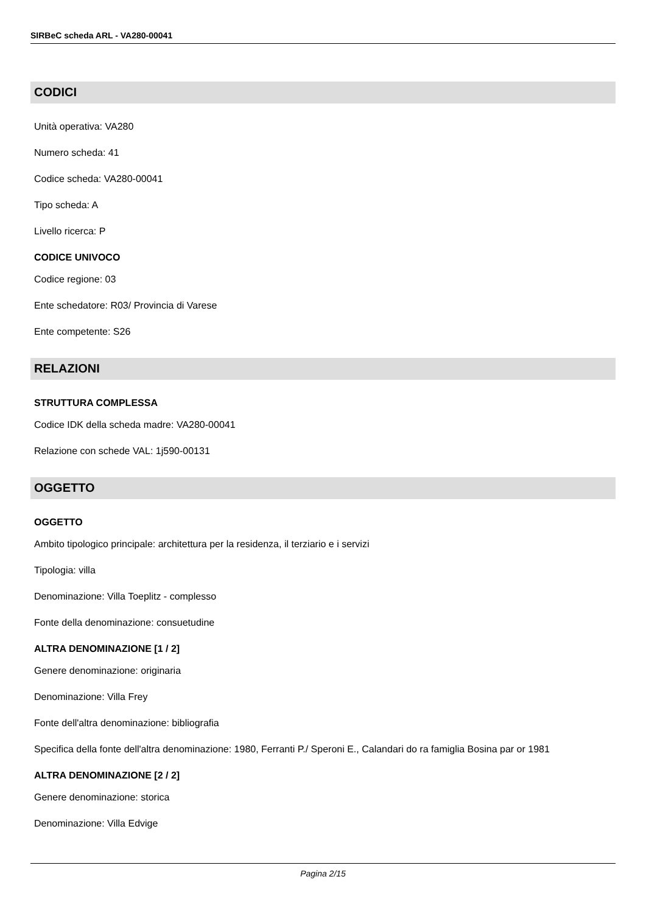SIRBeC scheda ARL - VA280-00041
CODICI
Unità operativa: VA280
Numero scheda: 41
Codice scheda: VA280-00041
Tipo scheda: A
Livello ricerca: P
CODICE UNIVOCO
Codice regione: 03
Ente schedatore: R03/ Provincia di Varese
Ente competente: S26
RELAZIONI
STRUTTURA COMPLESSA
Codice IDK della scheda madre: VA280-00041
Relazione con schede VAL: 1j590-00131
OGGETTO
OGGETTO
Ambito tipologico principale: architettura per la residenza, il terziario e i servizi
Tipologia: villa
Denominazione: Villa Toeplitz - complesso
Fonte della denominazione: consuetudine
ALTRA DENOMINAZIONE [1 / 2]
Genere denominazione: originaria
Denominazione: Villa Frey
Fonte dell'altra denominazione: bibliografia
Specifica della fonte dell'altra denominazione: 1980, Ferranti P./ Speroni E., Calandari do ra famiglia Bosina par or 1981
ALTRA DENOMINAZIONE [2 / 2]
Genere denominazione: storica
Denominazione: Villa Edvige
Pagina 2/15